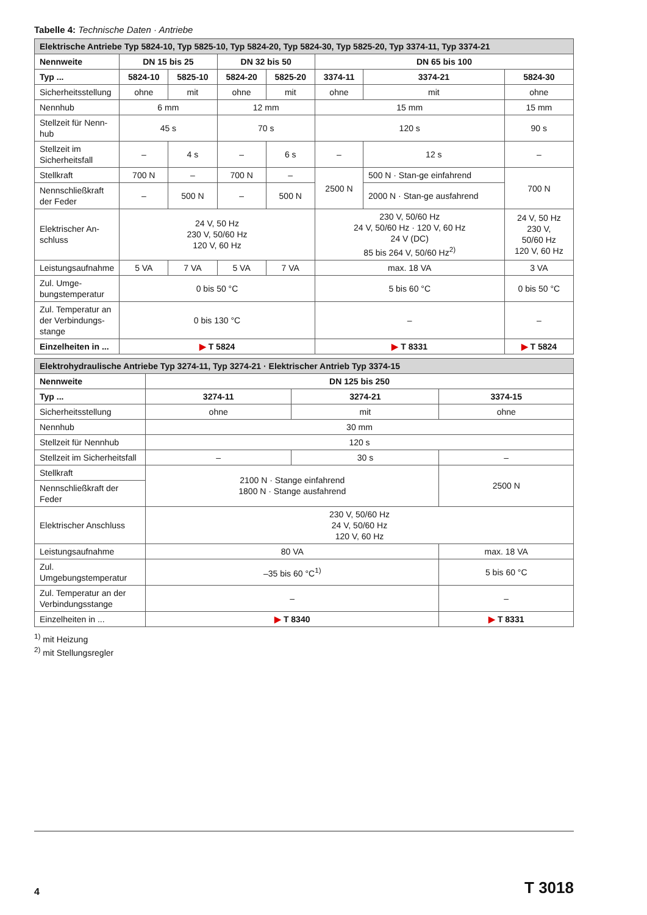Tabelle 4: Technische Daten · Antriebe
| Elektrische Antriebe Typ 5824-10, Typ 5825-10, Typ 5824-20, Typ 5824-30, Typ 5825-20, Typ 3374-11, Typ 3374-21 | | | | | | | |
| Nennweite | DN 15 bis 25 | | DN 32 bis 50 | | DN 65 bis 100 | | |
| Typ ... | 5824-10 | 5825-10 | 5824-20 | 5825-20 | 3374-11 | 3374-21 | 5824-30 |
| Sicherheitsstellung | ohne | mit | ohne | mit | ohne | mit | ohne |
| Nennhub | 6 mm | | 12 mm | | 15 mm | | 15 mm |
| Stellzeit für Nenn-hub | 45 s | | 70 s | | 120 s | | 90 s |
| Stellzeit im Sicherheitsfall | – | 4 s | – | 6 s | – | 12 s | – |
| Stellkraft | 700 N | – | 700 N | – | 2500 N | 500 N · Stan-ge einfahrend | 700 N |
| Nennschließkraft der Feder | – | 500 N | – | 500 N | | 2000 N · Stan-ge ausfahrend | |
| Elektrischer An-schluss | 24 V, 50 Hz 230 V, 50/60 Hz 120 V, 60 Hz | | | | 230 V, 50/60 Hz 24 V, 50/60 Hz · 120 V, 60 Hz 24 V (DC) 85 bis 264 V, 50/60 Hz<sup>2)</sup> | | 24 V, 50 Hz 230 V, 50/60 Hz 120 V, 60 Hz |
| Leistungsaufnahme | 5 VA | 7 VA | 5 VA | 7 VA | max. 18 VA | | 3 VA |
| Zul. Umge-bungstemperatur | 0 bis 50 °C | | | | 5 bis 60 °C | | 0 bis 50 °C |
| Zul. Temperatur an der Verbindungs-stange | 0 bis 130 °C | | | | – | | – |
| Einzelheiten in ... | ▶ T 5824 | | | | ▶ T 8331 | | ▶ T 5824 |
| Elektrohydraulische Antriebe Typ 3274-11, Typ 3274-21 · Elektrischer Antrieb Typ 3374-15 | | | |
| Nennweite | DN 125 bis 250 | | |
| Typ ... | 3274-11 | 3274-21 | 3374-15 |
| Sicherheitsstellung | ohne | mit | ohne |
| Nennhub | 30 mm | | |
| Stellzeit für Nennhub | 120 s | | |
| Stellzeit im Sicherheitsfall | – | 30 s | – |
| Stellkraft | 2100 N · Stange einfahrend 1800 N · Stange ausfahrend | | 2500 N |
| Nennschließkraft der Feder | | | |
| Elektrischer Anschluss | 230 V, 50/60 Hz 24 V, 50/60 Hz 120 V, 60 Hz | | |
| Leistungsaufnahme | 80 VA | | max. 18 VA |
| Zul. Umgebungstemperatur | –35 bis 60 °C<sup>1)</sup> | | 5 bis 60 °C |
| Zul. Temperatur an der Verbindungsstange | – | | – |
| Einzelheiten in ... | ▶ T 8340 | | ▶ T 8331 |
<sup>1)</sup> mit Heizung
<sup>2)</sup> mit Stellungsregler
4 T 3018